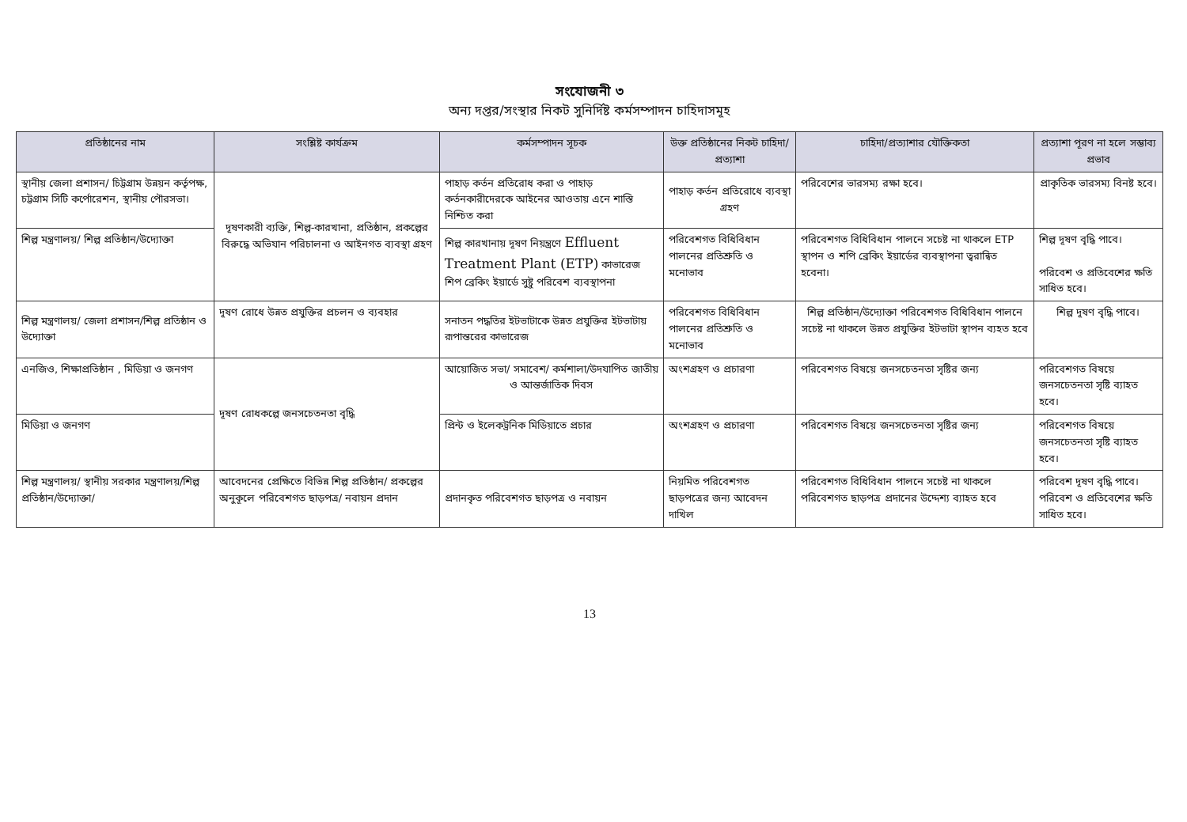সংযোজনী ৩
অন্য দপ্তর/সংস্থার নিকট সুনির্দিষ্ট কর্মসম্পাদন চাহিদাসমূহ
| প্রতিষ্ঠানের নাম | সংশ্লিষ্ট কার্যক্রম | কর্মসম্পাদন সূচক | উক্ত প্রতিষ্ঠানের নিকট চাহিদা/প্রত্যাশা | চাহিদা/প্রত্যাশার যৌক্তিকতা | প্রত্যাশা পূরণ না হলে সম্ভাব্য প্রভাব |
| --- | --- | --- | --- | --- | --- |
| স্থানীয় জেলা প্রশাসন/ চিট্টগ্রাম উন্নয়ন কর্তৃপক্ষ, চট্টগ্রাম সিটি কর্পোরেশন, স্থানীয় পৌরসভা। | দূষণকারী ব্যক্তি, শিল্প-কারখানা, প্রতিষ্ঠান, প্রকল্পের বিরুদ্ধে অভিযান পরিচালনা ও আইনগত ব্যবস্থা গ্রহণ | পাহাড় কর্তন প্রতিরোধ করা ও পাহাড় কর্তনকারীদেরকে আইনের আওতায় এনে শাস্তি নিশ্চিত করা | পাহাড় কর্তন প্রতিরোধে ব্যবস্থা গ্রহণ | পরিবেশের ভারসম্য রক্ষা হবে। | প্রাকৃতিক ভারসম্য বিনষ্ট হবে। |
| শিল্প মন্ত্রণালয়/ শিল্প প্রতিষ্ঠান/উদ্যোক্তা | | শিল্প কারখানায় দূষণ নিয়ন্ত্রণে Effluent Treatment Plant (ETP) কাভারেজ শিপ ব্রেকিং ইয়ার্ডে সুষ্টু পরিবেশ ব্যবস্থাপনা | পরিবেশগত বিধিবিধান পালনের প্রতিশ্রুতি ও মনোভাব | পরিবেশগত বিধিবিধান পালনে সচেষ্ট না থাকলে ETP স্থাপন ও শপি ব্রেকিং ইয়ার্ডের ব্যবস্থাপনা ত্বরান্বিত হবেনা। | শিল্প দূষণ বৃদ্ধি পাবে। পরিবেশ ও প্রতিবেশের ক্ষতি সাধিত হবে। |
| শিল্প মন্ত্রণালয়/ জেলা প্রশাসন/শিল্প প্রতিষ্ঠান ও উদ্যোক্তা | দূষণ রোধে উন্নত প্রযুক্তির প্রচলন ও ব্যবহার | সনাতন পদ্ধতির ইটভাটাকে উন্নত প্রযুক্তির ইটভাটায় রূপান্তরের কাভারেজ | পরিবেশগত বিধিবিধান পালনের প্রতিশ্রুতি ও মনোভাব | শিল্প প্রতিষ্ঠান/উদ্যোক্তা পরিবেশগত বিধিবিধান পালনে সচেষ্ট না থাকলে উন্নত প্রযুক্তির ইটভাটা স্থাপন ব্যহত হবে | শিল্প দূষণ বৃদ্ধি পাবে। |
| এনজিও, শিক্ষাপ্রতিষ্ঠান , মিডিয়া ও জনগণ | দূষণ রোধকল্পে জনসচেতনতা বৃদ্ধি | আয়োজিত সভা/ সমাবেশ/ কর্মশালা/উদযাপিত জাতীয় ও আন্তর্জাতিক দিবস | অংশগ্রহণ ও প্রচারণা | পরিবেশগত বিষয়ে জনসচেতনতা সৃষ্টির জন্য | পরিবেশগত বিষয়ে জনসচেতনতা সৃষ্টি ব্যাহত হবে। |
| মিডিয়া ও জনগণ | | প্রিন্ট ও ইলেকট্রনিক মিডিয়াতে প্রচার | অংশগ্রহণ ও প্রচারণা | পরিবেশগত বিষয়ে জনসচেতনতা সৃষ্টির জন্য | পরিবেশগত বিষয়ে জনসচেতনতা সৃষ্টি ব্যাহত হবে। |
| শিল্প মন্ত্রণালয়/ স্থানীয় সরকার মন্ত্রণালয়/শিল্প প্রতিষ্ঠান/উদ্যোক্তা/ | আবেদনের প্রেক্ষিতে বিভিন্ন শিল্প প্রতিষ্ঠান/ প্রকল্পের অনুকূলে পরিবেশগত ছাড়পত্র/ নবায়ন প্রদান | প্রদানকৃত পরিবেশগত ছাড়পত্র ও নবায়ন | নিয়মিত পরিবেশগত ছাড়পত্রের জন্য আবেদন দাখিল | পরিবেশগত বিধিবিধান পালনে সচেষ্ট না থাকলে পরিবেশগত ছাড়পত্র প্রদানের উদ্দেশ্য ব্যাহত হবে | পরিবেশ দূষণ বৃদ্ধি পাবে। পরিবেশ ও প্রতিবেশের ক্ষতি সাধিত হবে। |
13